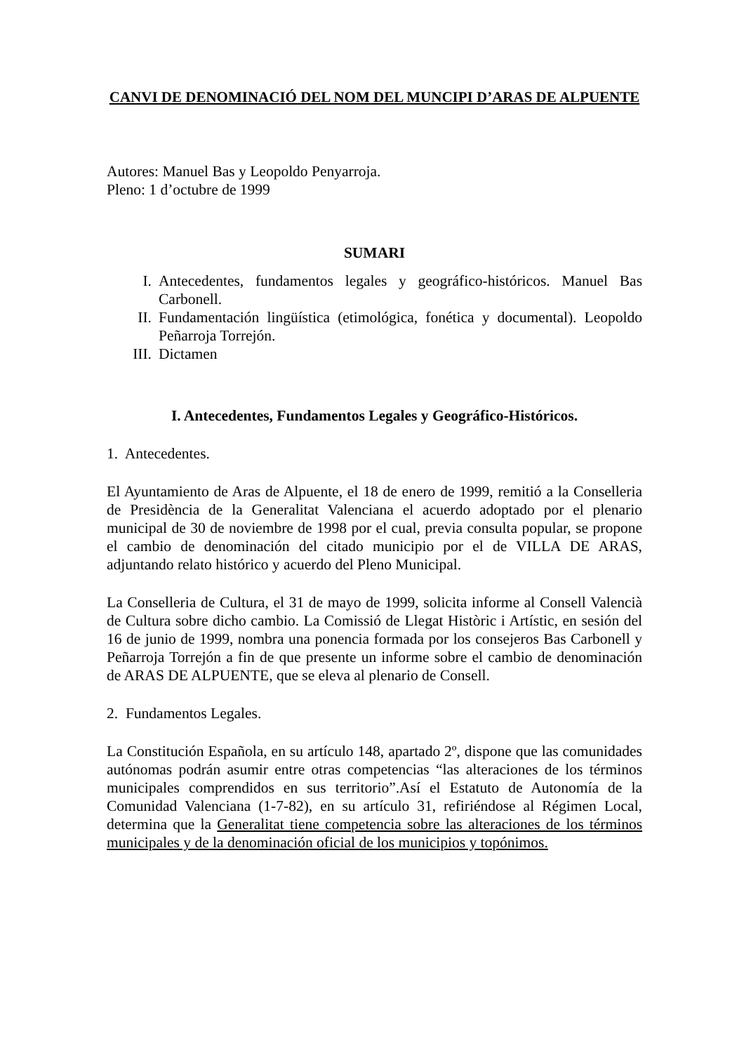CANVI DE DENOMINACIÓ DEL NOM DEL MUNCIPI D’ARAS DE ALPUENTE
Autores: Manuel Bas y Leopoldo Penyarroja.
Pleno: 1 d’octubre de 1999
SUMARI
I. Antecedentes, fundamentos legales y geográfico-históricos. Manuel Bas Carbonell.
II. Fundamentación lingüística (etimológica, fonética y documental). Leopoldo Peñarroja Torrejón.
III. Dictamen
I. Antecedentes, Fundamentos Legales y Geográfico-Históricos.
1. Antecedentes.
El Ayuntamiento de Aras de Alpuente, el 18 de enero de 1999, remitió a la Conselleria de Presidència de la Generalitat Valenciana el acuerdo adoptado por el plenario municipal de 30 de noviembre de 1998 por el cual, previa consulta popular, se propone el cambio de denominación del citado municipio por el de VILLA DE ARAS, adjuntando relato histórico y acuerdo del Pleno Municipal.
La Conselleria de Cultura, el 31 de mayo de 1999, solicita informe al Consell Valencià de Cultura sobre dicho cambio. La Comissió de Llegat Històric i Artístic, en sesión del 16 de junio de 1999, nombra una ponencia formada por los consejeros Bas Carbonell y Peñarroja Torrejón a fin de que presente un informe sobre el cambio de denominación de ARAS DE ALPUENTE, que se eleva al plenario de Consell.
2. Fundamentos Legales.
La Constitución Española, en su artículo 148, apartado 2º, dispone que las comunidades autónomas podrán asumir entre otras competencias “las alteraciones de los términos municipales comprendidos en sus territorio”.Así el Estatuto de Autonomía de la Comunidad Valenciana (1-7-82), en su artículo 31, refiriéndose al Régimen Local, determina que la Generalitat tiene competencia sobre las alteraciones de los términos municipales y de la denominación oficial de los municipios y topónimos.